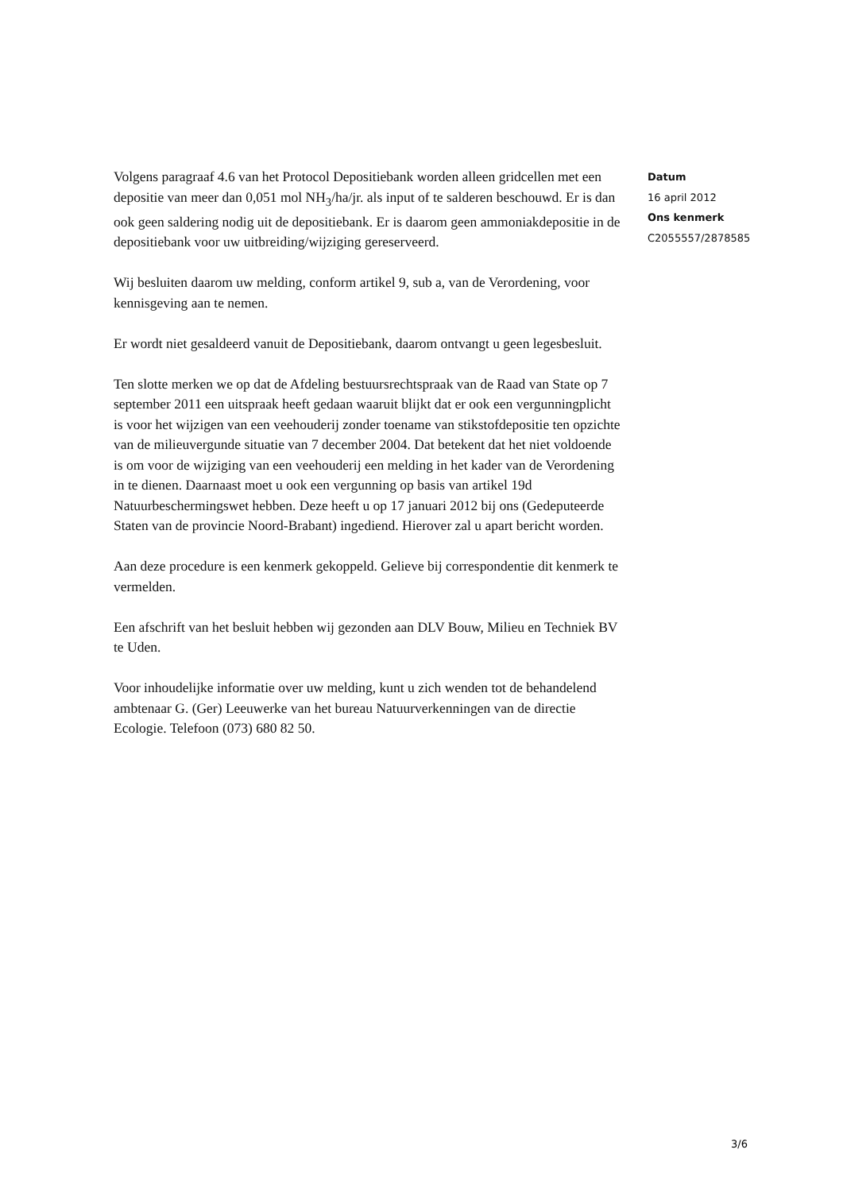Volgens paragraaf 4.6 van het Protocol Depositiebank worden alleen gridcellen met een depositie van meer dan 0,051 mol NH<sub>3</sub>/ha/jr. als input of te salderen beschouwd. Er is dan ook geen saldering nodig uit de depositiebank. Er is daarom geen ammoniakdepositie in de depositiebank voor uw uitbreiding/wijziging gereserveerd.
Wij besluiten daarom uw melding, conform artikel 9, sub a, van de Verordening, voor kennisgeving aan te nemen.
Er wordt niet gesaldeerd vanuit de Depositiebank, daarom ontvangt u geen legesbesluit.
Ten slotte merken we op dat de Afdeling bestuursrechtspraak van de Raad van State op 7 september 2011 een uitspraak heeft gedaan waaruit blijkt dat er ook een vergunningplicht is voor het wijzigen van een veehouderij zonder toename van stikstofdepositie ten opzichte van de milieuvergunde situatie van 7 december 2004. Dat betekent dat het niet voldoende is om voor de wijziging van een veehouderij een melding in het kader van de Verordening in te dienen. Daarnaast moet u ook een vergunning op basis van artikel 19d Natuurbeschermingswet hebben. Deze heeft u op 17 januari 2012 bij ons (Gedeputeerde Staten van de provincie Noord-Brabant) ingediend. Hierover zal u apart bericht worden.
Aan deze procedure is een kenmerk gekoppeld. Gelieve bij correspondentie dit kenmerk te vermelden.
Een afschrift van het besluit hebben wij gezonden aan DLV Bouw, Milieu en Techniek BV te Uden.
Voor inhoudelijke informatie over uw melding, kunt u zich wenden tot de behandelend ambtenaar G. (Ger) Leeuwerke van het bureau Natuurverkenningen van de directie Ecologie. Telefoon (073) 680 82 50.
Datum
16 april 2012
Ons kenmerk
C2055557/2878585
3/6